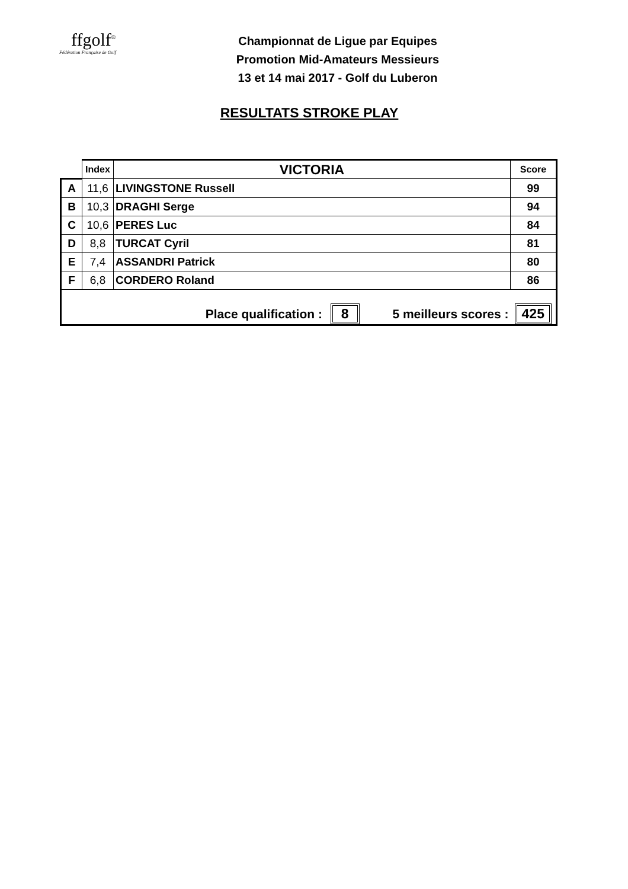ffgolf<sup>®</sup>
Fédération Française de Golf
Championnat de Ligue par Equipes
Promotion Mid-Amateurs Messieurs
13 et 14 mai 2017 - Golf du Luberon
RESULTATS STROKE PLAY
| | Index | VICTORIA | Score |
| --- | --- | --- | --- |
| A | 11,6 | LIVINGSTONE Russell | 99 |
| B | 10,3 | DRAGHI Serge | 94 |
| C | 10,6 | PERES Luc | 84 |
| D | 8,8 | TURCAT Cyril | 81 |
| E | 7,4 | ASSANDRI Patrick | 80 |
| F | 6,8 | CORDERO Roland | 86 |
| Place qualification : 8 5 meilleurs scores : | | | 425 |